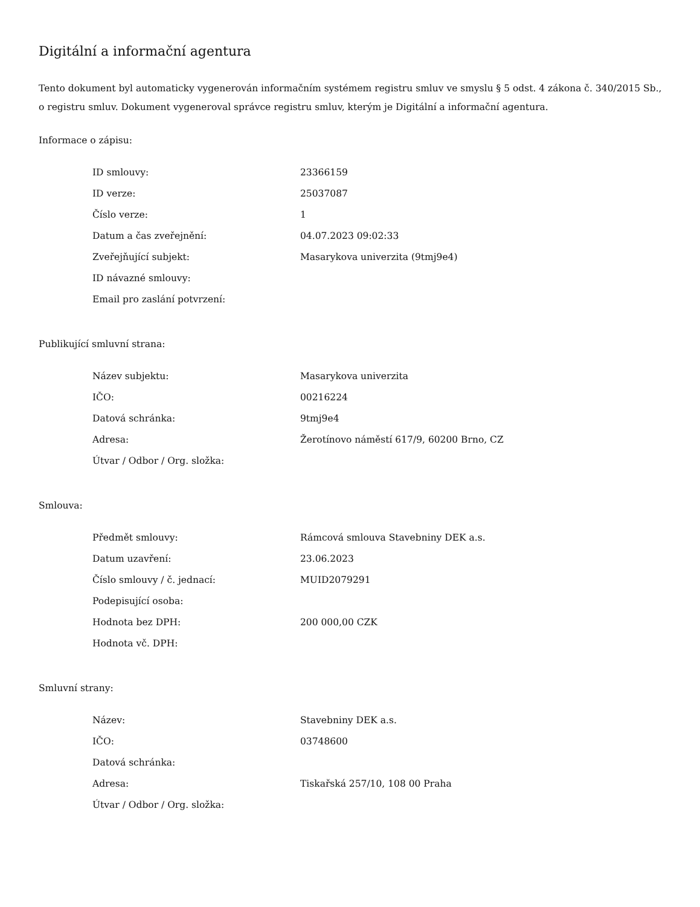Digitální a informační agentura
Tento dokument byl automaticky vygenerován informačním systémem registru smluv ve smyslu § 5 odst. 4 zákona č. 340/2015 Sb., o registru smluv. Dokument vygeneroval správce registru smluv, kterým je Digitální a informační agentura.
Informace o zápisu:
| ID smlouvy: | 23366159 |
| ID verze: | 25037087 |
| Číslo verze: | 1 |
| Datum a čas zveřejnění: | 04.07.2023 09:02:33 |
| Zveřejňující subjekt: | Masarykova univerzita (9tmj9e4) |
| ID návazné smlouvy: | |
| Email pro zaslání potvrzení: | |
Publikující smluvní strana:
| Název subjektu: | Masarykova univerzita |
| IČO: | 00216224 |
| Datová schránka: | 9tmj9e4 |
| Adresa: | Žerotínovo náměstí 617/9, 60200 Brno, CZ |
| Útvar / Odbor / Org. složka: | |
Smlouva:
| Předmět smlouvy: | Rámcová smlouva Stavebniny DEK a.s. |
| Datum uzavření: | 23.06.2023 |
| Číslo smlouvy / č. jednací: | MUID2079291 |
| Podepisující osoba: | |
| Hodnota bez DPH: | 200 000,00 CZK |
| Hodnota vč. DPH: | |
Smluvní strany:
| Název: | Stavebniny DEK a.s. |
| IČO: | 03748600 |
| Datová schránka: | |
| Adresa: | Tiskařská 257/10, 108 00 Praha |
| Útvar / Odbor / Org. složka: | |